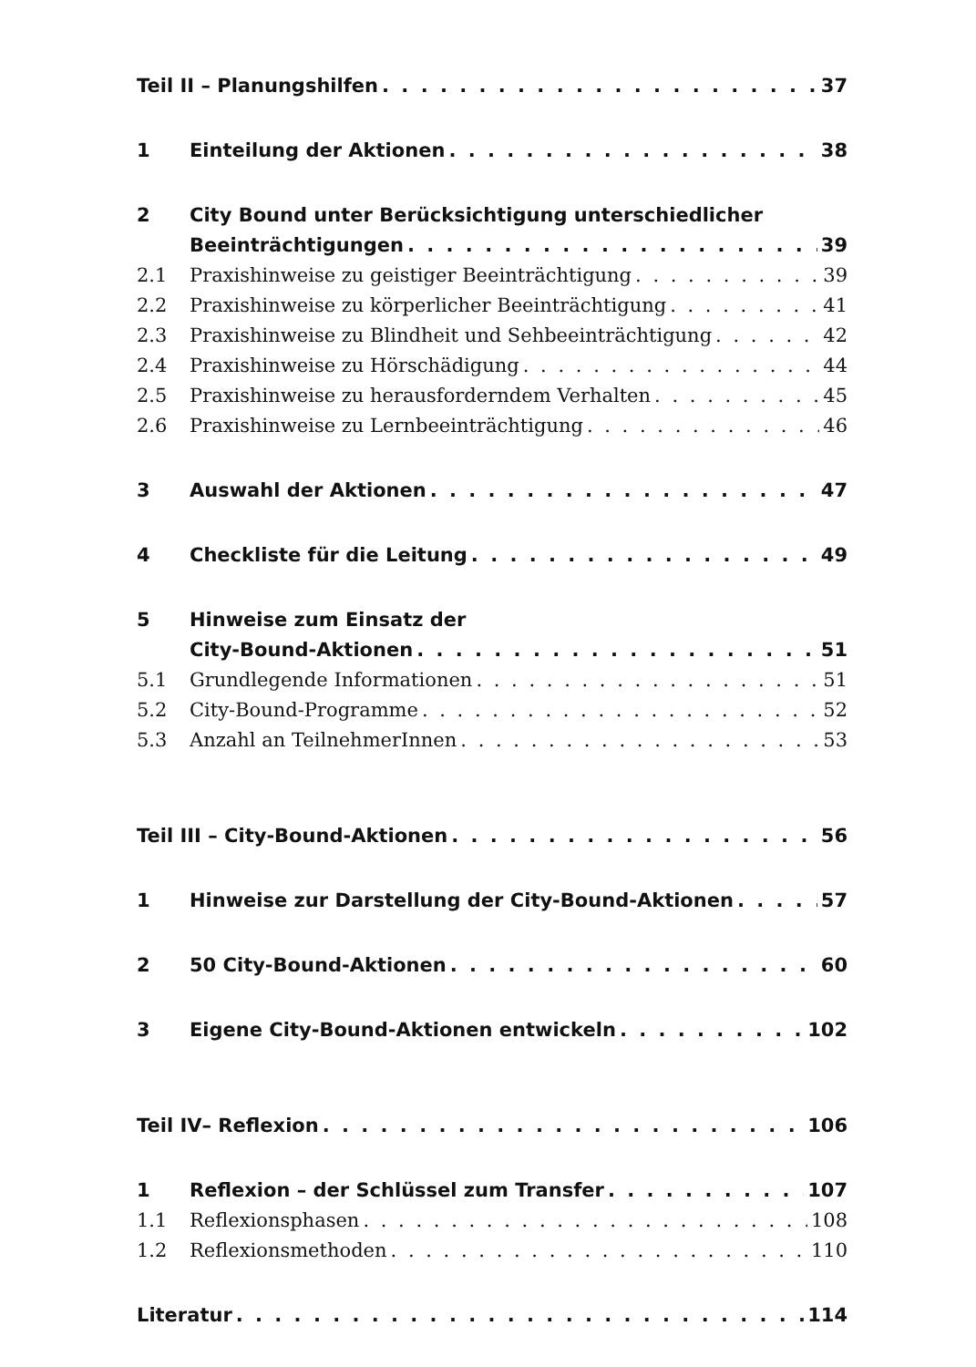Teil II – Planungshilfen 37
1 Einteilung der Aktionen 38
2 City Bound unter Berücksichtigung unterschiedlicher
Beeinträchtigungen 39
2.1 Praxishinweise zu geistiger Beeinträchtigung 39
2.2 Praxishinweise zu körperlicher Beeinträchtigung 41
2.3 Praxishinweise zu Blindheit und Sehbeeinträchtigung 42
2.4 Praxishinweise zu Hörschädigung 44
2.5 Praxishinweise zu herausforderndem Verhalten 45
2.6 Praxishinweise zu Lernbeeinträchtigung 46
3 Auswahl der Aktionen 47
4 Checkliste für die Leitung 49
5 Hinweise zum Einsatz der
City-Bound-Aktionen 51
5.1 Grundlegende Informationen 51
5.2 City-Bound-Programme 52
5.3 Anzahl an TeilnehmerInnen 53
Teil III – City-Bound-Aktionen 56
1 Hinweise zur Darstellung der City-Bound-Aktionen 57
2 50 City-Bound-Aktionen 60
3 Eigene City-Bound-Aktionen entwickeln 102
Teil IV– Reflexion 106
1 Reflexion – der Schlüssel zum Transfer 107
1.1 Reflexionsphasen 108
1.2 Reflexionsmethoden 110
Literatur 114